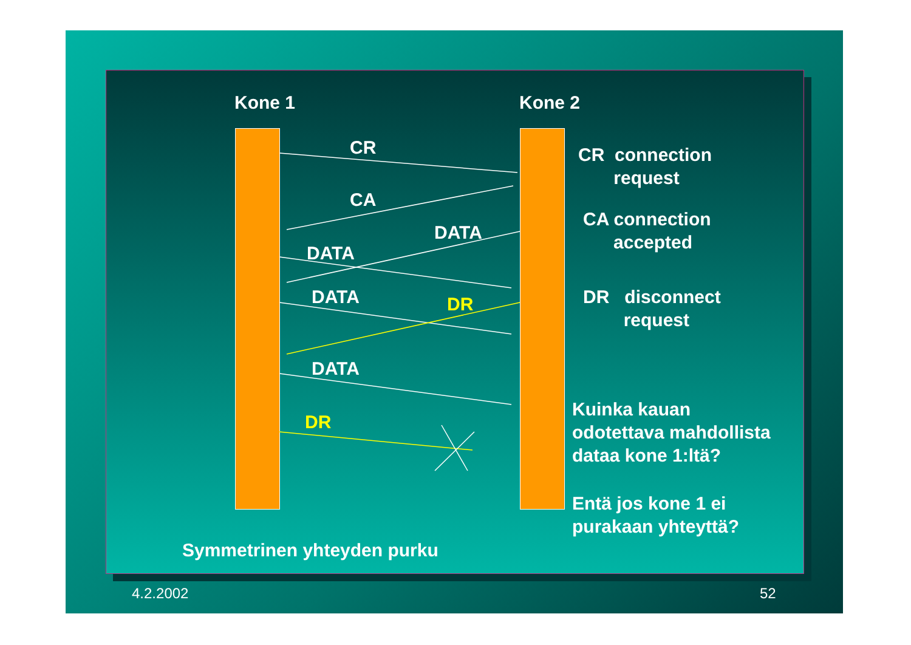Kone 1 Kone 2
CR
CA
DATA
DATA
DATA DR
DATA
DR
CR connection
request
CA connection
accepted
DR disconnect
request
Kuinka kauan
odotettava mahdollista
dataa kone 1:ltä?
Entä jos kone 1 ei
purakaan yhteyttä?
Symmetrinen yhteyden purku
4.2.2002 52